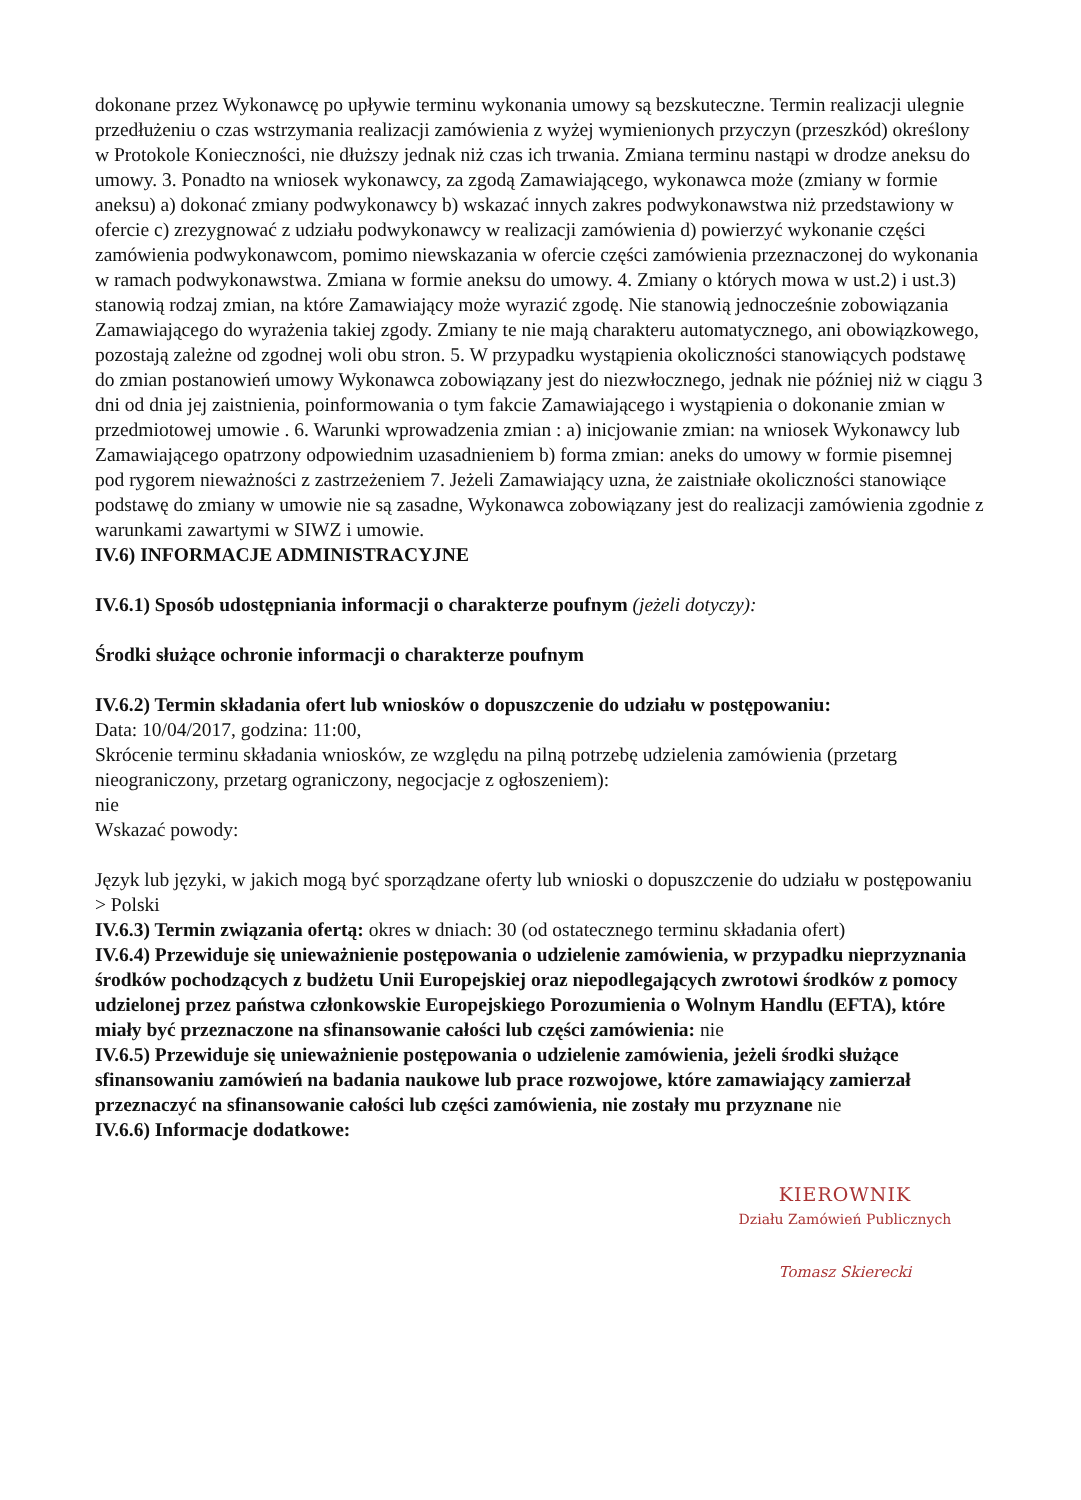dokonane przez Wykonawcę po upływie terminu wykonania umowy są bezskuteczne. Termin realizacji ulegnie przedłużeniu o czas wstrzymania realizacji zamówienia z wyżej wymienionych przyczyn (przeszkód) określony w Protokole Konieczności, nie dłuższy jednak niż czas ich trwania. Zmiana terminu nastąpi w drodze aneksu do umowy. 3. Ponadto na wniosek wykonawcy, za zgodą Zamawiającego, wykonawca może (zmiany w formie aneksu) a) dokonać zmiany podwykonawcy b) wskazać innych zakres podwykonawstwa niż przedstawiony w ofercie c) zrezygnować z udziału podwykonawcy w realizacji zamówienia d) powierzyć wykonanie części zamówienia podwykonawcom, pomimo niewskazania w ofercie części zamówienia przeznaczonej do wykonania w ramach podwykonawstwa. Zmiana w formie aneksu do umowy. 4. Zmiany o których mowa w ust.2) i ust.3) stanowią rodzaj zmian, na które Zamawiający może wyrazić zgodę. Nie stanowią jednocześnie zobowiązania Zamawiającego do wyrażenia takiej zgody. Zmiany te nie mają charakteru automatycznego, ani obowiązkowego, pozostają zależne od zgodnej woli obu stron. 5. W przypadku wystąpienia okoliczności stanowiących podstawę do zmian postanowień umowy Wykonawca zobowiązany jest do niezwłocznego, jednak nie później niż w ciągu 3 dni od dnia jej zaistnienia, poinformowania o tym fakcie Zamawiającego i wystąpienia o dokonanie zmian w przedmiotowej umowie . 6. Warunki wprowadzenia zmian : a) inicjowanie zmian: na wniosek Wykonawcy lub Zamawiającego opatrzony odpowiednim uzasadnieniem b) forma zmian: aneks do umowy w formie pisemnej pod rygorem nieważności z zastrzeżeniem 7. Jeżeli Zamawiający uzna, że zaistniałe okoliczności stanowiące podstawę do zmiany w umowie nie są zasadne, Wykonawca zobowiązany jest do realizacji zamówienia zgodnie z warunkami zawartymi w SIWZ i umowie.
IV.6) INFORMACJE ADMINISTRACYJNE
IV.6.1) Sposób udostępniania informacji o charakterze poufnym (jeżeli dotyczy):
Środki służące ochronie informacji o charakterze poufnym
IV.6.2) Termin składania ofert lub wniosków o dopuszczenie do udziału w postępowaniu:
Data: 10/04/2017, godzina: 11:00,
Skrócenie terminu składania wniosków, ze względu na pilną potrzebę udzielenia zamówienia (przetarg nieograniczony, przetarg ograniczony, negocjacje z ogłoszeniem):
nie
Wskazać powody:
Język lub języki, w jakich mogą być sporządzane oferty lub wnioski o dopuszczenie do udziału w postępowaniu
> Polski
IV.6.3) Termin związania ofertą: okres w dniach: 30 (od ostatecznego terminu składania ofert)
IV.6.4) Przewiduje się unieważnienie postępowania o udzielenie zamówienia, w przypadku nieprzyznania środków pochodzących z budżetu Unii Europejskiej oraz niepodlegających zwrotowi środków z pomocy udzielonej przez państwa członkowskie Europejskiego Porozumienia o Wolnym Handlu (EFTA), które miały być przeznaczone na sfinansowanie całości lub części zamówienia: nie
IV.6.5) Przewiduje się unieważnienie postępowania o udzielenie zamówienia, jeżeli środki służące sfinansowaniu zamówień na badania naukowe lub prace rozwojowe, które zamawiający zamierzał przeznaczyć na sfinansowanie całości lub części zamówienia, nie zostały mu przyznane nie
IV.6.6) Informacje dodatkowe:
KIEROWNIK
Działu Zamówień Publicznych
Tomasz Skierecki